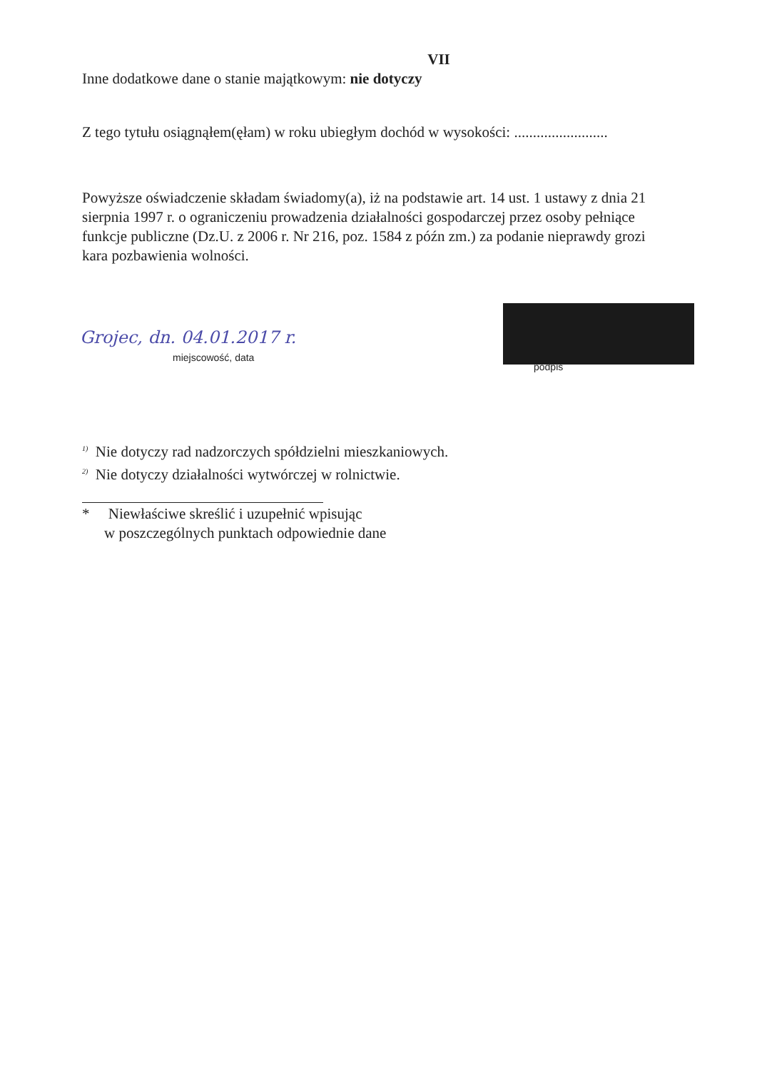VII
Inne dodatkowe dane o stanie majątkowym: nie dotyczy
Z tego tytułu osiągnąłem(ęłam) w roku ubiegłym dochód w wysokości: .........................
Powyższe oświadczenie składam świadomy(a), iż na podstawie art. 14 ust. 1 ustawy z dnia 21 sierpnia 1997 r. o ograniczeniu prowadzenia działalności gospodarczej przez osoby pełniące funkcje publiczne (Dz.U. z 2006 r. Nr 216, poz. 1584 z późn zm.) za podanie nieprawdy grozi kara pozbawienia wolności.
Grojec, dn. 04.01.2017 r.
miejscowość, data
podpis
<sup>1)</sup> Nie dotyczy rad nadzorczych spółdzielni mieszkaniowych.
<sup>2)</sup> Nie dotyczy działalności wytwórczej w rolnictwie.
* Niewłaściwe skreślić i uzupełnić wpisując
w poszczególnych punktach odpowiednie dane